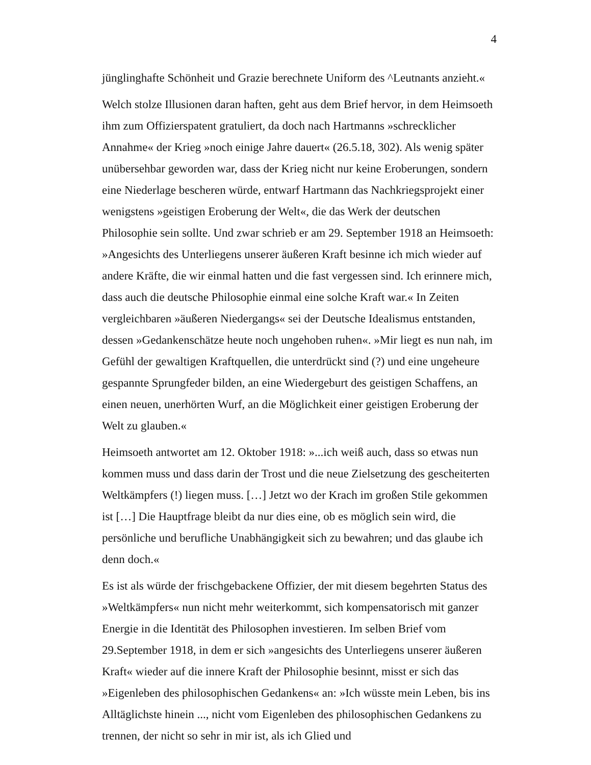4
jünglinghafte Schönheit und Grazie berechnete Uniform des ^Leutnants anzieht.«
Welch stolze Illusionen daran haften, geht aus dem Brief hervor, in dem Heimsoeth ihm zum Offizierspatent gratuliert, da doch nach Hartmanns »schrecklicher Annahme« der Krieg »noch einige Jahre dauert« (26.5.18, 302). Als wenig später unübersehbar geworden war, dass der Krieg nicht nur keine Eroberungen, sondern eine Niederlage bescheren würde, entwarf Hartmann das Nachkriegsprojekt einer wenigstens »geistigen Eroberung der Welt«, die das Werk der deutschen Philosophie sein sollte. Und zwar schrieb er am 29. September 1918 an Heimsoeth: »Angesichts des Unterliegens unserer äußeren Kraft besinne ich mich wieder auf andere Kräfte, die wir einmal hatten und die fast vergessen sind. Ich erinnere mich, dass auch die deutsche Philosophie einmal eine solche Kraft war.« In Zeiten vergleichbaren »äußeren Niedergangs« sei der Deutsche Idealismus entstanden, dessen »Gedankenschätze heute noch ungehoben ruhen«. »Mir liegt es nun nah, im Gefühl der gewaltigen Kraftquellen, die unterdrückt sind (?) und eine ungeheure gespannte Sprungfeder bilden, an eine Wiedergeburt des geistigen Schaffens, an einen neuen, unerhörten Wurf, an die Möglichkeit einer geistigen Eroberung der Welt zu glauben.«
Heimsoeth antwortet am 12. Oktober 1918: »...ich weiß auch, dass so etwas nun kommen muss und dass darin der Trost und die neue Zielsetzung des gescheiterten Weltkämpfers (!) liegen muss. […] Jetzt wo der Krach im großen Stile gekommen ist […] Die Hauptfrage bleibt da nur dies eine, ob es möglich sein wird, die persönliche und berufliche Unabhängigkeit sich zu bewahren; und das glaube ich denn doch.«
Es ist als würde der frischgebackene Offizier, der mit diesem begehrten Status des »Weltkämpfers« nun nicht mehr weiterkommt, sich kompensatorisch mit ganzer Energie in die Identität des Philosophen investieren. Im selben Brief vom 29.September 1918, in dem er sich »angesichts des Unterliegens unserer äußeren Kraft« wieder auf die innere Kraft der Philosophie besinnt, misst er sich das »Eigenleben des philosophischen Gedankens« an: »Ich wüsste mein Leben, bis ins Alltäglichste hinein ..., nicht vom Eigenleben des philosophischen Gedankens zu trennen, der nicht so sehr in mir ist, als ich Glied und